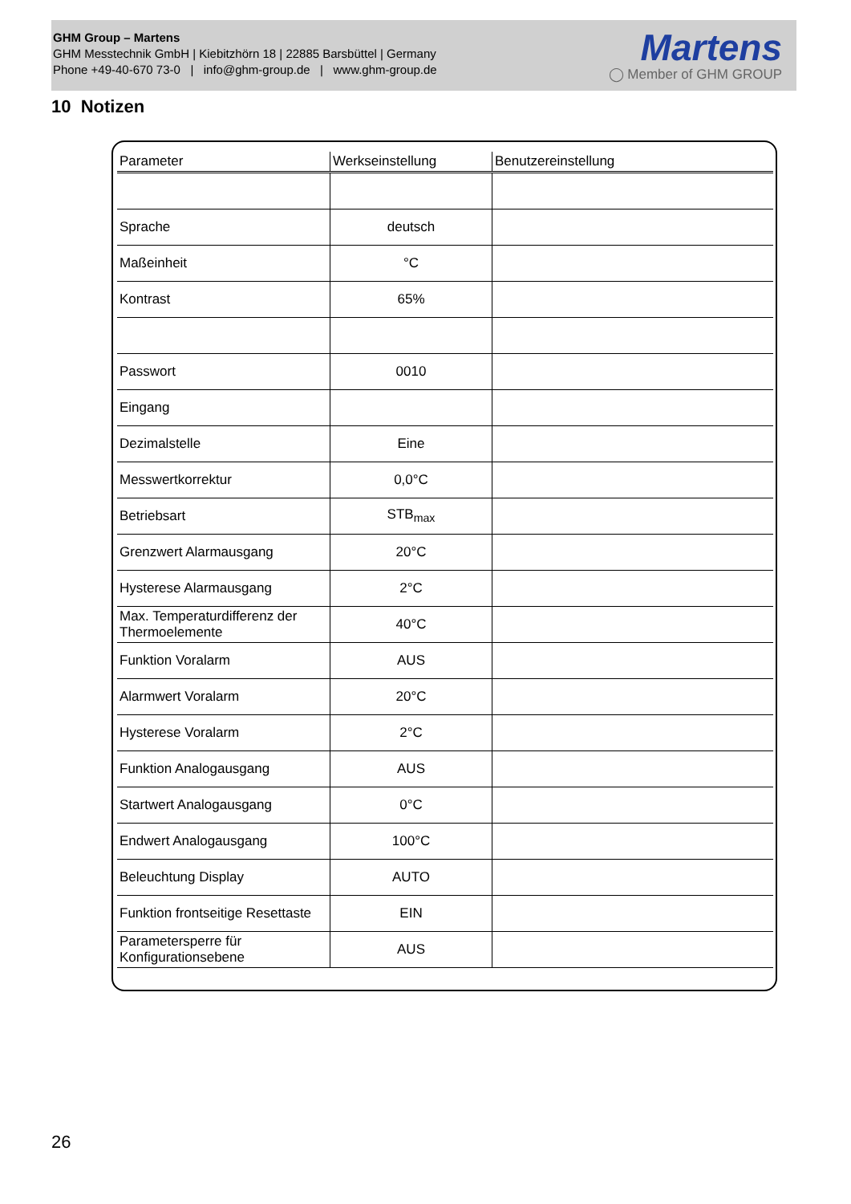GHM Group – Martens
GHM Messtechnik GmbH | Kiebitzhörn 18 | 22885 Barsbüttel | Germany
Phone +49-40-670 73-0 | info@ghm-group.de | www.ghm-group.de
Martens
◯ Member of GHM GROUP
10 Notizen
| Parameter | Werkseinstellung | Benutzereinstellung |
| --- | --- | --- |
| Sprache | deutsch | |
| Maßeinheit | °C | |
| Kontrast | 65% | |
| Passwort | 0010 | |
| Eingang | | |
| Dezimalstelle | Eine | |
| Messwertkorrektur | 0,0°C | |
| Betriebsart | STB<sub>max</sub> | |
| Grenzwert Alarmausgang | 20°C | |
| Hysterese Alarmausgang | 2°C | |
| Max. Temperaturdifferenz der Thermoelemente | 40°C | |
| Funktion Voralarm | AUS | |
| Alarmwert Voralarm | 20°C | |
| Hysterese Voralarm | 2°C | |
| Funktion Analogausgang | AUS | |
| Startwert Analogausgang | 0°C | |
| Endwert Analogausgang | 100°C | |
| Beleuchtung Display | AUTO | |
| Funktion frontseitige Resettaste | EIN | |
| Parametersperre für Konfigurationsebene | AUS | |
26